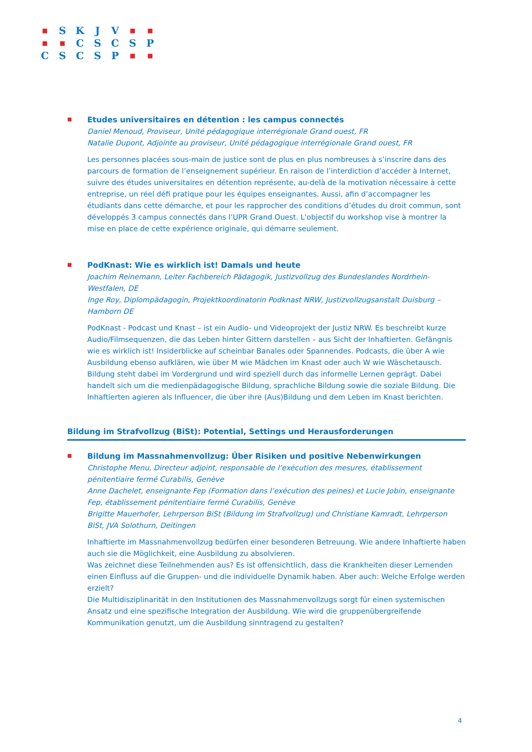| ■ | S | K | J | V | ■ | ■ |
| ■ | ■ | C | S | C | S | P |
| C | S | C | S | P | ■ | ■ |
■
Etudes universitaires en détention : les campus connectés
Daniel Menoud, Proviseur, Unité pédagogique interrégionale Grand ouest, FR
Natalie Dupont, Adjointe au proviseur, Unité pédagogique interrégionale Grand ouest, FR
Les personnes placées sous-main de justice sont de plus en plus nombreuses à s’inscrire dans des parcours de formation de l’enseignement supérieur. En raison de l’interdiction d’accéder à Internet, suivre des études universitaires en détention représente, au-delà de la motivation nécessaire à cette entreprise, un réel défi pratique pour les équipes enseignantes. Aussi, afin d’accompagner les étudiants dans cette démarche, et pour les rapprocher des conditions d’études du droit commun, sont développés 3 campus connectés dans l’UPR Grand Ouest. L'objectif du workshop vise à montrer la mise en place de cette expérience originale, qui démarre seulement.
■
PodKnast: Wie es wirklich ist! Damals und heute
Joachim Reinemann, Leiter Fachbereich Pädagogik, Justizvollzug des Bundeslandes Nordrhein-Westfalen, DE
Inge Roy, Diplompädagogin, Projektkoordinatorin Podknast NRW, Justizvollzugsanstalt Duisburg – Hamborn DE
PodKnast - Podcast und Knast – ist ein Audio- und Videoprojekt der Justiz NRW. Es beschreibt kurze Audio/Filmsequenzen, die das Leben hinter Gittern darstellen – aus Sicht der Inhaftierten. Gefängnis wie es wirklich ist! Insiderblicke auf scheinbar Banales oder Spannendes. Podcasts, die über A wie Ausbildung ebenso aufklären, wie über M wie Mädchen im Knast oder auch W wie Wäschetausch. Bildung steht dabei im Vordergrund und wird speziell durch das informelle Lernen geprägt. Dabei handelt sich um die medienpädagogische Bildung, sprachliche Bildung sowie die soziale Bildung. Die Inhaftierten agieren als Influencer, die über ihre (Aus)Bildung und dem Leben im Knast berichten.
Bildung im Strafvollzug (BiSt): Potential, Settings und Herausforderungen
■
Bildung im Massnahmenvollzug: Über Risiken und positive Nebenwirkungen
Christophe Menu, Directeur adjoint, responsable de l’exécution des mesures, établissement pénitentiaire fermé Curabilis, Genève
Anne Dachelet, enseignante Fep (Formation dans l’exécution des peines) et Lucie Jobin, enseignante Fep, établissement pénitentiaire fermé Curabilis, Genève
Brigitte Mauerhofer, Lehrperson BiSt (Bildung im Strafvollzug) und Christiane Kamradt, Lehrperson BiSt, JVA Solothurn, Deitingen
Inhaftierte im Massnahmenvollzug bedürfen einer besonderen Betreuung. Wie andere Inhaftierte haben auch sie die Möglichkeit, eine Ausbildung zu absolvieren.
Was zeichnet diese Teilnehmenden aus? Es ist offensichtlich, dass die Krankheiten dieser Lernenden einen Einfluss auf die Gruppen- und die individuelle Dynamik haben. Aber auch: Welche Erfolge werden erzielt?
Die Multidisziplinarität in den Institutionen des Massnahmenvollzugs sorgt für einen systemischen Ansatz und eine spezifische Integration der Ausbildung. Wie wird die gruppenübergreifende Kommunikation genutzt, um die Ausbildung sinntragend zu gestalten?
4